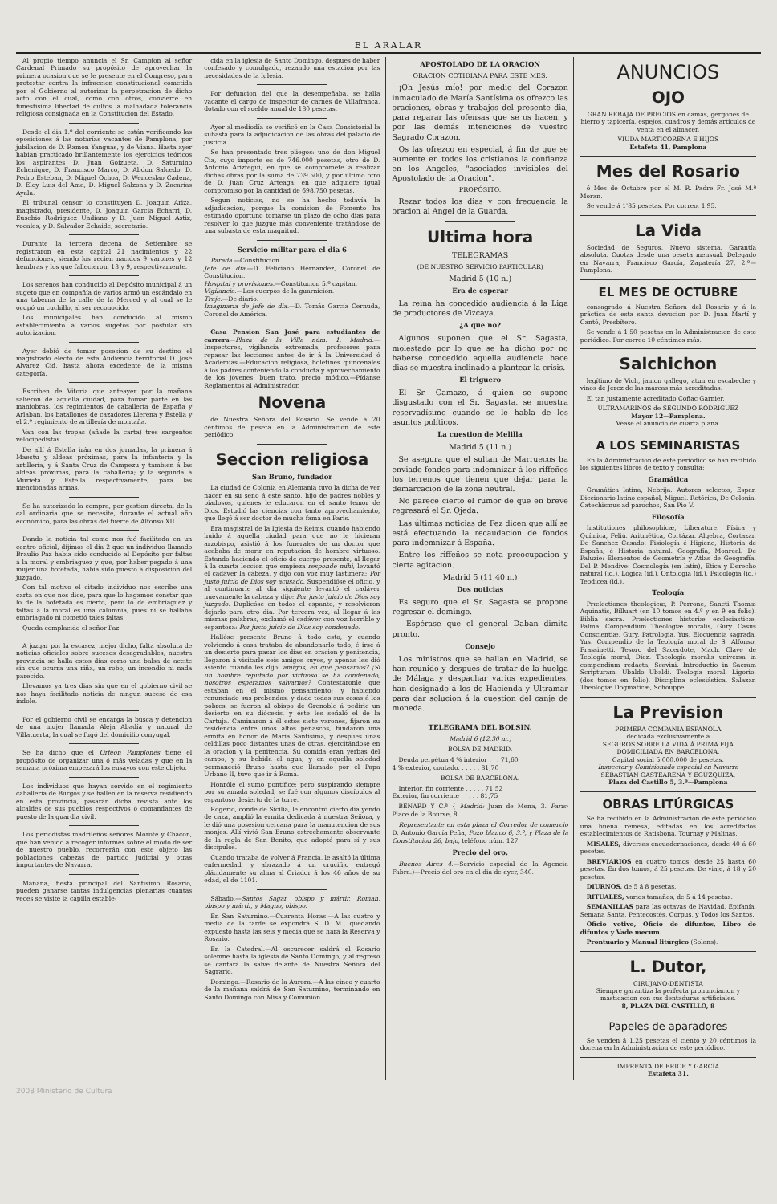EL ARALAR
Al propio tiempo anuncia el Sr. Campion al señor Cardenal Primado su propósito de aprovechar la primera ocasion que se le presente en el Congreso, para protestar contra la infraccion constitucional cometida por el Gobierno al autorizar la perpetracion de dicho acto con el cual, como con otros, convierte en funestísima libertad de cultos la malhadada tolerancia religiosa consignada en la Constitucion del Estado.
Desde el dia 1.º del corriente se están verificando las oposiciones á las notarías vacantes de Pamplona, por jubilacion de D. Ramon Yanguas, y de Viana. Hasta ayer habian practicado brillantemente los ejercicios teóricos los aspirantes D. Juan Goizueta, D. Saturnino Echenique, D. Francisco Marco, D. Abdon Salcedo, D. Pedro Esteban, D. Miguel Ochoa, D. Wenceslao Cadena, D. Eloy Luis del Ama, D. Miguel Salzona y D. Zacarías Ayala.
El tribunal censor lo constituyen D. Joaquin Ariza, magistrado, presidente, D. Joaquin Garcia Echarri, D. Eusebio Rodriguez Undiano y D. Juan Miguel Astiz, vocales, y D. Salvador Echaide, secretario.
Durante la tercera decena de Setiembre se registraron en esta capital 21 nacimientos y 22 defunciones, siendo los recien nacidos 9 varones y 12 hembras y los que fallecieron, 13 y 9, respectivamente.
Los serenos han conducido al Depósito municipal á un sugeto que en compañía de varios armó un escándalo en una taberna de la calle de la Merced y al cual se le ocupó un cuchillo, al ser reconocido.
Los municipales han conducido al mismo establecimiento á varios sugetos por postular sin autorizacion.
Ayer debió de tomar posesion de su destino el magistrado electo de esta Audiencia territorial D. José Alvarez Cid, hasta ahora excedente de la misma categoría.
Escriben de Vitoria que anteayer por la mañana salieron de aquella ciudad, para tomar parte en las maniobras, los regimientos de caballería de España y Arlaban, los batallones de cazadores Llerena y Estella y el 2.º regimiento de artillería de montaña.
Van con las tropas (añade la carta) tres sargentos velocipedistas.
De allí á Estella irán en dos jornadas, la primera á Maestu y aldeas próximas, para la infantería y la artillería, y á Santa Cruz de Campezu y tambien á las aldeas próximas, para la caballería; y la segunda á Murieta y Estella respectivamente, para las mencionadas armas.
Se ha autorizado la compra, por gestion directa, de la cal ordinaria que se necesite, durante el actual año económico, para las obras del fuerte de Alfonso XII.
Dando la noticia tal como nos fué facilitada en un centro oficial, dijimos el dia 2 que un individuo llamado Braulio Paz habia sido conducido al Depósito por faltas á la moral y embriaguez y que, por haber pegado á una mujer una bofetada, habia sido puesto á disposicion del juzgado.
Con tal motivo el citado individuo nos escribe una carta en que nos dice, para que lo hagamos constar que lo de la bofetada es cierto, pero lo de embriaguez y faltas á la moral es una calumnia, pues ni se hallaba embriagado ni cometió tales faltas.
Queda complacido el señor Paz.
A juzgar por la escasez, mejor dicho, falta absoluta de noticias oficiales sobre sucesos desagradables, nuestra provincia se halla estos dias como una balsa de aceite sin que ocurra una riña, un robo, un incendio ni nada parecido.
Llevamos ya tres dias sin que en el gobierno civil se nos haya facilitado noticia de ningun suceso de esa índole.
Por el gobierno civil se encarga la busca y detencion de una mujer llamada Aleja Abadía y natural de Villatuerta, la cual se fugó del domicilio conyugal.
Se ha dicho que el Orfeon Pamplonés tiene el propósito de organizar una ó más veladas y que en la semana próxima empezará los ensayos con este objeto.
Los individuos que hayan servido en el regimiento caballería de Burgos y se hallen en la reserva residiendo en esta provincia, pasarán dicha revista ante los alcaldes de sus pueblos respectivos ó comandantes de puesto de la guardia civil.
Los periodistas madrileños señores Morote y Chacon, que han venido á recoger informes sobre el modo de ser de nuestro pueblo, recorrerán con este objeto las poblaciones cabezas de partido judicial y otras importantes de Navarra.
Mañana, fiesta principal del Santísimo Rosario, pueden ganarse tantas indulgencias plenarias cuantas veces se visite la capilla estable-
cida en la iglesia de Santo Domingo, despues de haber confesado y comulgado, rezando una estacion por las necesidades de la Iglesia.
Por defuncion del que la desempeñaba, se halla vacante el cargo de inspector de carnes de Villafranca, dotado con el sueldo anual de 180 pesetas.
Ayer al mediodía se verificó en la Casa Consistorial la subasta para la adjudicacion de las obras del palacio de justicia.
Se han presentado tres pliegos: uno de don Miguel Cia, cuyo importe es de 746.000 pesetas, otro de D. Antonio Ariztegui, en que se compromete á realizar dichas obras por la suma de 739.500, y por último otro de D. Juan Cruz Arteaga, en que adquiere igual compromiso por la cantidad de 698.750 pesetas.
Segun noticias, no se ha hecho todavía la adjudicacion, porque la comision de Fomento ha estimado oportuno tomarse un plazo de ocho dias para resolver lo que juzgue más conveniente tratándose de una subasta de esta magnitud.
Servicio militar para el dia 6
Parada.—Constitucion.
Jefe de dia.—D. Feliciano Hernandez, Coronel de Constitucion.
Hospital y provisiones.—Constitucion 5.º capitan.
Vigilancia.—Los cuerpos de la guarnicion.
Traje.—De diario.
Imaginaria de Jefe de dia.—D. Tomás García Cernuda, Coronel de América.
Casa Pension San José para estudiantes de carrera—Plaza de la Villa núm. 1, Madrid.—Inspectores, vigilancia extremada, profesores para repasar las lecciones antes de ir á la Universidad ó Academias.—Educacion religiosa, boletines quincenales á los padres conteniendo la conducta y aprovechamiento de los jóvenes, buen trato, precio módico.—Pídanse Reglamentos al Administrador.
Novena
de Nuestra Señora del Rosario. Se vende á 20 céntimos de peseta en la Administracion de este periódico.
Seccion religiosa
San Bruno, fundador
La ciudad de Colonia en Alemania tuvo la dicha de ver nacer en su seno á este santo, hijo de padres nobles y piadosos, quienes le educaron en el santo temor de Dios. Estudió las ciencias con tanto aprovechamiento, que llegó á ser doctor de mucha fama en Paris.
Era magistral de la Iglesia de Reims, cuando habiendo huido á aquella ciudad para que no le hicieran arzobispo, asistió á los funerales de un doctor que acababa de morir en reputacion de hombre virtuoso. Estando haciendo el oficio de cuerpo presente, al llegar á la cuarta leccion que empieza responde mihi, levantó el cadáver la cabeza, y dijo con voz muy lastimera: Por justo juicio de Dios soy acusado. Suspendióse el oficio, y al continuarle al dia siguiente levantó el cadáver nuevamente la cabeza y dijo: Por justo juicio de Dios soy juzgado. Duplicóse en todos el espanto, y resolvieron dejarlo para otro dia. Por tercera vez, al llegar á las mismas palabras, exclamó el cadáver con voz horrible y espantosa: Por justo juicio de Dios soy condenado.
Hallóse presente Bruno á todo esto, y cuando volviendo á casa trataba de abandonarlo todo, é irse á un desierto para pasar los dias en oracion y penitencia, llegaron á visitarle seis amigos suyos, y apenas les dió asiento cuando les dijo: amigos, en qué pensamos? ¡Si un hombre reputado por virtuoso se ha condenado, nosotros esperamos salvarnos? Contestáronle que estaban en el mismo pensamiento; y habiendo renunciado sus prebendas, y dado todas sus cosas á los pobres, se fueron al obispo de Grenoble á pedirle un desierto en su diócesis, y éste les señaló el de la Cartuja. Caminaron á él estos siete varones, fijaron su residencia entre unos altos peñascos, fundaron una ermita en honor de María Santísima, y despues unas celdillas poco distantes unas de otras, ejercitándose en la oracion y la penitencia. Su comida eran yerbas del campo, y su bebida el agua; y en aquella soledad permaneció Bruno hasta que llamado por el Papa Urbano II, tuvo que ir á Roma.
Honróle el sumo pontífice; pero suspirando siempre por su amada soledad, se fué con algunos discípulos al espantoso desierto de la torre.
Rogerio, conde de Sicilia, le encontró cierto dia yendo de caza, amplió la ermita dedicada á nuestra Señora, y le dió una posesion cercana para la manutencion de sus monjes. Allí vivió San Bruno estrechamente observante de la regla de San Benito, que adoptó para sí y sus discípulos.
Cuando trataba de volver á Francia, le asaltó la última enfermedad, y abrazado á un crucifijo entregó plácidamente su alma al Criador á los 46 años de su edad, el de 1101.
Sábado.—Santos Sagar, obispo y mártir, Roman, obispo y mártir, y Magno, obispo.
En San Saturnino.—Cuarenta Horas.—A las cuatro y media de la tarde se expondrá S. D. M., quedando expuesto hasta las seis y media que se hará la Reserva y Rosario.
En la Catedral.—Al oscurecer saldrá el Rosario solemne hasta la iglesia de Santo Domingo, y al regreso se cantará la salve delante de Nuestra Señora del Sagrario.
Domingo.—Rosario de la Aurora.—A las cinco y cuarto de la mañana saldrá de San Saturnino, terminando en Santo Domingo con Misa y Comunion.
APOSTOLADO DE LA ORACION
ORACION COTIDIANA PARA ESTE MES.
¡Oh Jesús mío! por medio del Corazon inmaculado de María Santísima os ofrezco las oraciones, obras y trabajos del presente dia, para reparar las ofensas que se os hacen, y por las demás intenciones de vuestro Sagrado Corazon.
Os las ofrezco en especial, á fin de que se aumente en todos los cristianos la confianza en los Angeles, "asociados invisibles del Apostolado de la Oracion".
PROPÓSITO.
Rezar todos los dias y con frecuencia la oracion al Angel de la Guarda.
Ultima hora
TELEGRAMAS
(DE NUESTRO SERVICIO PARTICULAR)
Madrid 5 (10 n.)
Era de esperar
La reina ha concedido audiencia á la Liga de productores de Vizcaya.
¿A que no?
Algunos suponen que el Sr. Sagasta, molestado por lo que se ha dicho por no haberse concedido aquella audiencia hace dias se muestra inclinado á plantear la crísis.
El triguero
El Sr. Gamazo, á quien se supone disgustado con el Sr. Sagasta, se muestra reservadísimo cuando se le habla de los asuntos políticos.
La cuestion de Melilla
Madrid 5 (11 n.)
Se asegura que el sultan de Marruecos ha enviado fondos para indemnizar á los riffeños los terrenos que tienen que dejar para la demarcacion de la zona neutral.
No parece cierto el rumor de que en breve regresará el Sr. Ojeda.
Las últimas noticias de Fez dicen que allí se está efectuando la recaudacion de fondos para indemnizar á España.
Entre los riffeños se nota preocupacion y cierta agitacion.
Madrid 5 (11,40 n.)
Dos noticias
Es seguro que el Sr. Sagasta se propone regresar el domingo.
—Espérase que el general Daban dimita pronto.
Consejo
Los ministros que se hallan en Madrid, se han reunido y despues de tratar de la huelga de Málaga y despachar varios expedientes, han designado á los de Hacienda y Ultramar para dar solucion á la cuestion del canje de moneda.
TELEGRAMA DEL BOLSIN.
Madrid 6 (12,30 m.)
BOLSA DE MADRID.
Deuda perpétua 4 % interior . . . 71,60
4 % exterior, contado. . . . . . 81,70
BOLSA DE BARCELONA.
Interior, fin corriente . . . . . 71,52
Exterior, fin corriente . . . . . 81,75
BENARD Y C.ª { Madrid: Juan de Mena, 3. Paris: Place de la Bourse, 8.
Representante en esta plaza el Corredor de comercio D. Antonio García Peña, Pozo blanco 6, 3.º, y Plaza de la Constitucion 26, bajo, teléfono núm. 127.
Precio del oro.
Buenos Aires 4.—Servicio especial de la Agencia Fabra.)—Precio del oro en el dia de ayer, 340.
ANUNCIOS
OJO
GRAN REBAJA DE PRECIOS en camas, gergones de hierro y tapicería, espejos, cuadros y demás artículos de venta en el almacen
VIUDA MARTICORENA É HIJOS
Estafeta 41, Pamplona
Mes del Rosario
ó Mes de Octubre por el M. R. Padre Fr. José M.ª Moran.
Se vende á 1'85 pesetas. Por correo, 1'95.
La Vida
Sociedad de Seguros. Nuevo sistema. Garantía absoluta. Cuotas desde una peseta mensual. Delegado en Navarra, Francisco García, Zapatería 27, 2.º—Pamplona.
EL MES DE OCTUBRE
consagrado á Nuestra Señora del Rosario y á la práctica de esta santa devocion por D. Juan Martí y Cantó, Presbítero.
Se vende á 1'50 pesetas en la Administracion de este periódico. Por correo 10 céntimos más.
Salchichon
legítimo de Vich, jamon gallego, atun en escabeche y vinos de Jerez de las marcas más acreditadas.
El tan justamente acreditado Coñac Garnier.
ULTRAMARINOS de SEGUNDO RODRIGUEZ
Mayor 12—Pamplona.
Véase el anuncio de cuarta plana.
A LOS SEMINARISTAS
En la Administracion de este periódico se han recibido los siguientes libros de texto y consulta:
Gramática
Gramática latina, Nebrija. Autores selectos, Espar. Diccionario latino español, Miguel. Retórica, De Colonia. Catechismus ad parochos, San Pio V.
Filosofía
Institutiones philosophicæ, Liberatore. Física y Química, Feliú. Aritmética, Cortázar. Algebra, Cortazar. De Sanchez Casado: Fisiología é Higiene, Historia de España, é Historia natural. Geografía, Monreal. De Paluzie: Elementos de Geometría y Atlas de Geografía. Del P. Mendive: Cosmología (en latin), Etica y Derecho natural (id.), Lógica (id.), Ontología (id.), Psicología (id.) Teodicea (id.).
Teología
Prælectiones theologicæ, P. Perrone, Sancti Thomæ Aquinatis, Billuart (en 10 tomos en 4.º y en 9 en folio). Biblia sacra. Prælectiones historiæ ecclesiasticæ, Palma. Compendium Theologiæ moralis, Gury. Casus Conscientiæ, Gury. Patrologia, Yus. Elocuencia sagrada, Yus. Compendio de la Teología moral de S. Alfonso, Frassinetti. Tesoro del Sacerdote, Mach. Clave de Teología moral, Diez. Theología moralis universa in compendium redacta, Scavini. Introductio in Sacram Scripturam, Ubaldo Ubaldi. Teología moral, Ligorio, (dos tomos en folio). Disciplina eclesiástica, Salazar. Theologiæ Dogmaticæ, Schouppe.
La Prevision
PRIMERA COMPAÑÍA ESPAÑOLA
dedicada exclusivamente á
SEGUROS SOBRE LA VIDA Á PRIMA FIJA
DOMICILIADA EN BARCELONA.
Capital social 5.000.000 de pesetas.
Inspector y Comisionado especial en Navarra
SEBASTIAN GASTEARENA Y EGÚZQUIZA,
Plaza del Castillo 5, 3.º—Pamplona
OBRAS LITÚRGICAS
Se ha recibido en la Administracion de este periódico una buena remesa, editadas en los acreditados establecimientos de Ratisbona, Tournay y Malinas.
MISALES, diversas encuadernaciones, desde 40 á 60 pesetas.
BREVIARIOS en cuatro tomos, desde 25 hasta 60 pesetas. En dos tomos, á 25 pesetas. De viaje, á 18 y 20 pesetas.
DIURNOS, de 5 á 8 pesetas.
RITUALES, varios tamaños, de 5 á 14 pesetas.
SEMANILLAS para las octavas de Navidad, Epifanía, Semana Santa, Pentecostés, Corpus, y Todos los Santos.
Oficio votivo, Oficio de difuntos, Libro de difuntos y Vade mecum.
Prontuario y Manual litúrgico (Solans).
L. Dutor,
CIRUJANO-DENTISTA
Siempre garantiza la perfecta pronunciacion y masticacion con sus dentaduras artificiales.
8, PLAZA DEL CASTILLO, 8
Papeles de aparadores
Se venden á 1,25 pesetas el ciento y 20 céntimos la docena en la Administracion de este periódico.
IMPRENTA DE ERICE Y GARCÍA
Estafeta 31.
2008 Ministerio de Cultura